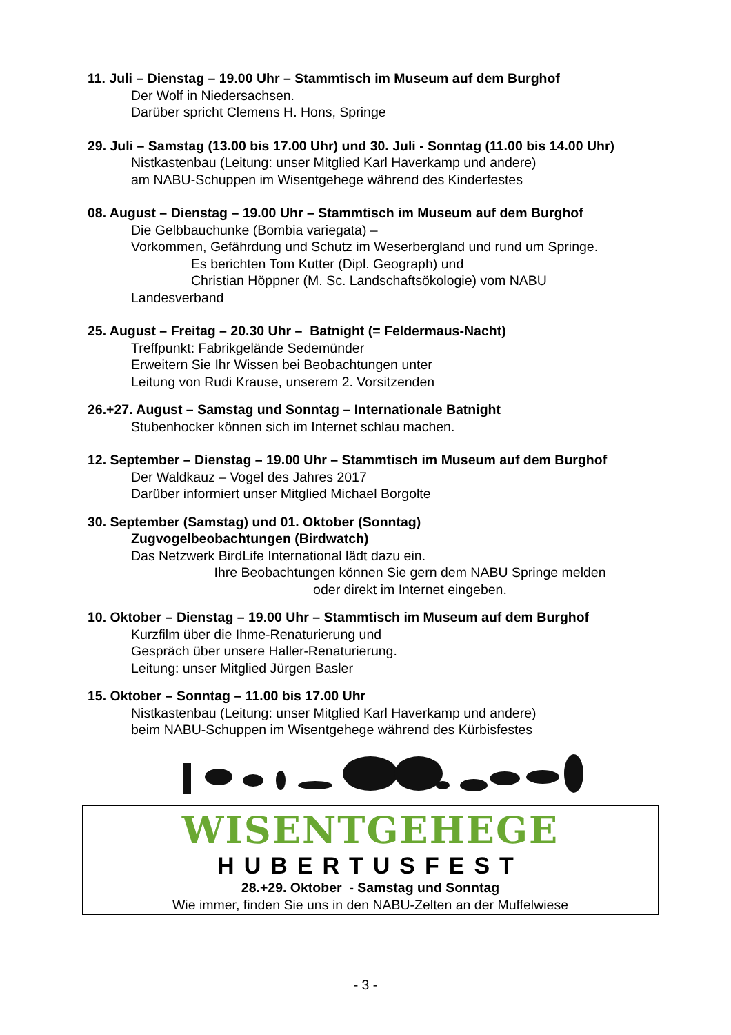11. Juli – Dienstag – 19.00 Uhr – Stammtisch im Museum auf dem Burghof
Der Wolf in Niedersachsen.
Darüber spricht Clemens H. Hons, Springe
29. Juli – Samstag (13.00 bis 17.00 Uhr) und 30. Juli - Sonntag (11.00 bis 14.00 Uhr)
Nistkastenbau (Leitung: unser Mitglied Karl Haverkamp und andere)
am NABU-Schuppen im Wisentgehege während des Kinderfestes
08. August – Dienstag – 19.00 Uhr – Stammtisch im Museum auf dem Burghof
Die Gelbbauchunke (Bombia variegata) –
Vorkommen, Gefährdung und Schutz im Weserbergland und rund um Springe.
Es berichten Tom Kutter (Dipl. Geograph) und
Christian Höppner (M. Sc. Landschaftsökologie) vom NABU
Landesverband
25. August – Freitag – 20.30 Uhr – Batnight (= Feldermaus-Nacht)
Treffpunkt: Fabrikgelände Sedemünder
Erweitern Sie Ihr Wissen bei Beobachtungen unter
Leitung von Rudi Krause, unserem 2. Vorsitzenden
26.+27. August – Samstag und Sonntag – Internationale Batnight
Stubenhocker können sich im Internet schlau machen.
12. September – Dienstag – 19.00 Uhr – Stammtisch im Museum auf dem Burghof
Der Waldkauz – Vogel des Jahres 2017
Darüber informiert unser Mitglied Michael Borgolte
30. September (Samstag) und 01. Oktober (Sonntag)
Zugvogelbeobachtungen (Birdwatch)
Das Netzwerk BirdLife International lädt dazu ein.
Ihre Beobachtungen können Sie gern dem NABU Springe melden
oder direkt im Internet eingeben.
10. Oktober – Dienstag – 19.00 Uhr – Stammtisch im Museum auf dem Burghof
Kurzfilm über die Ihme-Renaturierung und
Gespräch über unsere Haller-Renaturierung.
Leitung: unser Mitglied Jürgen Basler
15. Oktober – Sonntag – 11.00 bis 17.00 Uhr
Nistkastenbau (Leitung: unser Mitglied Karl Haverkamp und andere)
beim NABU-Schuppen im Wisentgehege während des Kürbisfestes
WISENTGEHEGE
HUBERTUSFEST
28.+29. Oktober - Samstag und Sonntag
Wie immer, finden Sie uns in den NABU-Zelten an der Muffelwiese
- 3 -